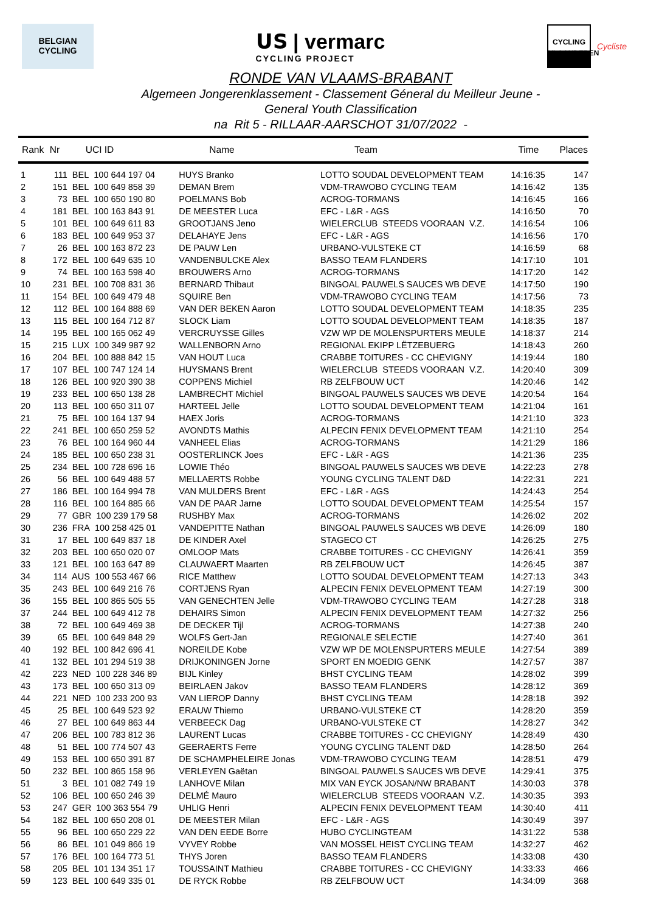BELGIAN
CYCLING
𝗨𝗦 | vermarc
CYCLING PROJECT
CYCLING
VLAANDEREN
Cycliste
RONDE VAN VLAAMS-BRABANT
Algemeen Jongerenklassement - Classement Géneral du Meilleur Jeune -
General Youth Classification
na Rit 5 - RILLAAR-AARSCHOT 31/07/2022 -
| Rank | Nr | UCI ID | Name | Team | Time | Places |
| --- | --- | --- | --- | --- | --- | --- |
| 1 | 111 | BEL 100 644 197 04 | HUYS Branko | LOTTO SOUDAL DEVELOPMENT TEAM | 14:16:35 | 147 |
| 2 | 151 | BEL 100 649 858 39 | DEMAN Brem | VDM-TRAWOBO CYCLING TEAM | 14:16:42 | 135 |
| 3 | 73 | BEL 100 650 190 80 | POELMANS Bob | ACROG-TORMANS | 14:16:45 | 166 |
| 4 | 181 | BEL 100 163 843 91 | DE MEESTER Luca | EFC - L&R - AGS | 14:16:50 | 70 |
| 5 | 101 | BEL 100 649 611 83 | GROOTJANS Jeno | WIELERCLUB STEEDS VOORAAN V.Z. | 14:16:54 | 106 |
| 6 | 183 | BEL 100 649 953 37 | DELAHAYE Jens | EFC - L&R - AGS | 14:16:56 | 170 |
| 7 | 26 | BEL 100 163 872 23 | DE PAUW Len | URBANO-VULSTEKE CT | 14:16:59 | 68 |
| 8 | 172 | BEL 100 649 635 10 | VANDENBULCKE Alex | BASSO TEAM FLANDERS | 14:17:10 | 101 |
| 9 | 74 | BEL 100 163 598 40 | BROUWERS Arno | ACROG-TORMANS | 14:17:20 | 142 |
| 10 | 231 | BEL 100 708 831 36 | BERNARD Thibaut | BINGOAL PAUWELS SAUCES WB DEVE | 14:17:50 | 190 |
| 11 | 154 | BEL 100 649 479 48 | SQUIRE Ben | VDM-TRAWOBO CYCLING TEAM | 14:17:56 | 73 |
| 12 | 112 | BEL 100 164 888 69 | VAN DER BEKEN Aaron | LOTTO SOUDAL DEVELOPMENT TEAM | 14:18:35 | 235 |
| 13 | 115 | BEL 100 164 712 87 | SLOCK Liam | LOTTO SOUDAL DEVELOPMENT TEAM | 14:18:35 | 187 |
| 14 | 195 | BEL 100 165 062 49 | VERCRUYSSE Gilles | VZW WP DE MOLENSPURTERS MEULE | 14:18:37 | 214 |
| 15 | 215 | LUX 100 349 987 92 | WALLENBORN Arno | REGIONAL EKIPP LËTZEBUERG | 14:18:43 | 260 |
| 16 | 204 | BEL 100 888 842 15 | VAN HOUT Luca | CRABBE TOITURES - CC CHEVIGNY | 14:19:44 | 180 |
| 17 | 107 | BEL 100 747 124 14 | HUYSMANS Brent | WIELERCLUB STEEDS VOORAAN V.Z. | 14:20:40 | 309 |
| 18 | 126 | BEL 100 920 390 38 | COPPENS Michiel | RB ZELFBOUW UCT | 14:20:46 | 142 |
| 19 | 233 | BEL 100 650 138 28 | LAMBRECHT Michiel | BINGOAL PAUWELS SAUCES WB DEVE | 14:20:54 | 164 |
| 20 | 113 | BEL 100 650 311 07 | HARTEEL Jelle | LOTTO SOUDAL DEVELOPMENT TEAM | 14:21:04 | 161 |
| 21 | 75 | BEL 100 164 137 94 | HAEX Joris | ACROG-TORMANS | 14:21:10 | 323 |
| 22 | 241 | BEL 100 650 259 52 | AVONDTS Mathis | ALPECIN FENIX DEVELOPMENT TEAM | 14:21:10 | 254 |
| 23 | 76 | BEL 100 164 960 44 | VANHEEL Elias | ACROG-TORMANS | 14:21:29 | 186 |
| 24 | 185 | BEL 100 650 238 31 | OOSTERLINCK Joes | EFC - L&R - AGS | 14:21:36 | 235 |
| 25 | 234 | BEL 100 728 696 16 | LOWIE Théo | BINGOAL PAUWELS SAUCES WB DEVE | 14:22:23 | 278 |
| 26 | 56 | BEL 100 649 488 57 | MELLAERTS Robbe | YOUNG CYCLING TALENT D&D | 14:22:31 | 221 |
| 27 | 186 | BEL 100 164 994 78 | VAN MULDERS Brent | EFC - L&R - AGS | 14:24:43 | 254 |
| 28 | 116 | BEL 100 164 885 66 | VAN DE PAAR Jarne | LOTTO SOUDAL DEVELOPMENT TEAM | 14:25:54 | 157 |
| 29 | 77 | GBR 100 239 179 58 | RUSHBY Max | ACROG-TORMANS | 14:26:02 | 202 |
| 30 | 236 | FRA 100 258 425 01 | VANDEPITTE Nathan | BINGOAL PAUWELS SAUCES WB DEVE | 14:26:09 | 180 |
| 31 | 17 | BEL 100 649 837 18 | DE KINDER Axel | STAGECO CT | 14:26:25 | 275 |
| 32 | 203 | BEL 100 650 020 07 | OMLOOP Mats | CRABBE TOITURES - CC CHEVIGNY | 14:26:41 | 359 |
| 33 | 121 | BEL 100 163 647 89 | CLAUWAERT Maarten | RB ZELFBOUW UCT | 14:26:45 | 387 |
| 34 | 114 | AUS 100 553 467 66 | RICE Matthew | LOTTO SOUDAL DEVELOPMENT TEAM | 14:27:13 | 343 |
| 35 | 243 | BEL 100 649 216 76 | CORTJENS Ryan | ALPECIN FENIX DEVELOPMENT TEAM | 14:27:19 | 300 |
| 36 | 155 | BEL 100 865 505 55 | VAN GENECHTEN Jelle | VDM-TRAWOBO CYCLING TEAM | 14:27:28 | 318 |
| 37 | 244 | BEL 100 649 412 78 | DEHAIRS Simon | ALPECIN FENIX DEVELOPMENT TEAM | 14:27:32 | 256 |
| 38 | 72 | BEL 100 649 469 38 | DE DECKER Tijl | ACROG-TORMANS | 14:27:38 | 240 |
| 39 | 65 | BEL 100 649 848 29 | WOLFS Gert-Jan | REGIONALE SELECTIE | 14:27:40 | 361 |
| 40 | 192 | BEL 100 842 696 41 | NOREILDE Kobe | VZW WP DE MOLENSPURTERS MEULE | 14:27:54 | 389 |
| 41 | 132 | BEL 101 294 519 38 | DRIJKONINGEN Jorne | SPORT EN MOEDIG GENK | 14:27:57 | 387 |
| 42 | 223 | NED 100 228 346 89 | BIJL Kinley | BHST CYCLING TEAM | 14:28:02 | 399 |
| 43 | 173 | BEL 100 650 313 09 | BEIRLAEN Jakov | BASSO TEAM FLANDERS | 14:28:12 | 369 |
| 44 | 221 | NED 100 233 200 93 | VAN LIEROP Danny | BHST CYCLING TEAM | 14:28:18 | 392 |
| 45 | 25 | BEL 100 649 523 92 | ERAUW Thiemo | URBANO-VULSTEKE CT | 14:28:20 | 359 |
| 46 | 27 | BEL 100 649 863 44 | VERBEECK Dag | URBANO-VULSTEKE CT | 14:28:27 | 342 |
| 47 | 206 | BEL 100 783 812 36 | LAURENT Lucas | CRABBE TOITURES - CC CHEVIGNY | 14:28:49 | 430 |
| 48 | 51 | BEL 100 774 507 43 | GEERAERTS Ferre | YOUNG CYCLING TALENT D&D | 14:28:50 | 264 |
| 49 | 153 | BEL 100 650 391 87 | DE SCHAMPHELEIRE Jonas | VDM-TRAWOBO CYCLING TEAM | 14:28:51 | 479 |
| 50 | 232 | BEL 100 865 158 96 | VERLEYEN Gaëtan | BINGOAL PAUWELS SAUCES WB DEVE | 14:29:41 | 375 |
| 51 | 3 | BEL 101 082 749 19 | LANHOVE Milan | MIX VAN EYCK JOSAN/NW BRABANT | 14:30:03 | 378 |
| 52 | 106 | BEL 100 650 246 39 | DELMÉ Mauro | WIELERCLUB STEEDS VOORAAN V.Z. | 14:30:35 | 393 |
| 53 | 247 | GER 100 363 554 79 | UHLIG Henri | ALPECIN FENIX DEVELOPMENT TEAM | 14:30:40 | 411 |
| 54 | 182 | BEL 100 650 208 01 | DE MEESTER Milan | EFC - L&R - AGS | 14:30:49 | 397 |
| 55 | 96 | BEL 100 650 229 22 | VAN DEN EEDE Borre | HUBO CYCLINGTEAM | 14:31:22 | 538 |
| 56 | 86 | BEL 101 049 866 19 | VYVEY Robbe | VAN MOSSEL HEIST CYCLING TEAM | 14:32:27 | 462 |
| 57 | 176 | BEL 100 164 773 51 | THYS Joren | BASSO TEAM FLANDERS | 14:33:08 | 430 |
| 58 | 205 | BEL 101 134 351 17 | TOUSSAINT Mathieu | CRABBE TOITURES - CC CHEVIGNY | 14:33:33 | 466 |
| 59 | 123 | BEL 100 649 335 01 | DE RYCK Robbe | RB ZELFBOUW UCT | 14:34:09 | 368 |